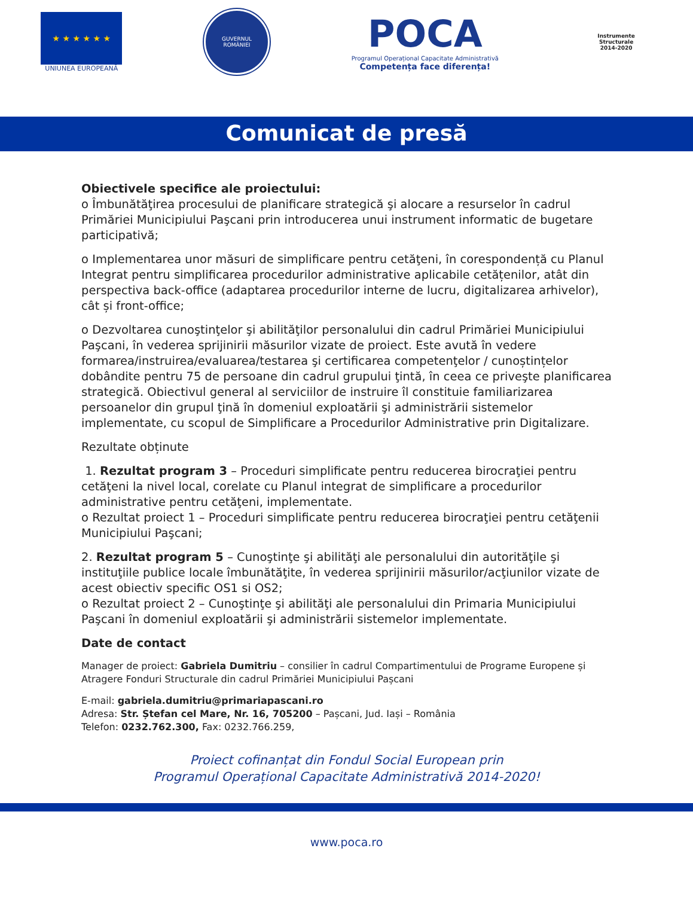★ ★ ★ ★ ★ ★
UNIUNEA EUROPEANĂ
GUVERNUL
ROMÂNIEI
POCA
Programul Operațional Capacitate Administrativă
Competența face diferența!
Instrumente Structurale
2014-2020
Comunicat de presă
Obiectivele specifice ale proiectului:
o Îmbunătăţirea procesului de planificare strategică şi alocare a resurselor în cadrul Primăriei Municipiului Paşcani prin introducerea unui instrument informatic de bugetare participativă;
o Implementarea unor măsuri de simplificare pentru cetăţeni, în corespondență cu Planul Integrat pentru simplificarea procedurilor administrative aplicabile cetățenilor, atât din perspectiva back-office (adaptarea procedurilor interne de lucru, digitalizarea arhivelor), cât și front-office;
o Dezvoltarea cunoştinţelor şi abilităţilor personalului din cadrul Primăriei Municipiului Paşcani, în vederea sprijinirii măsurilor vizate de proiect. Este avută în vedere formarea/instruirea/evaluarea/testarea şi certificarea competenţelor / cunoștințelor dobândite pentru 75 de persoane din cadrul grupului ţintă, în ceea ce priveşte planificarea strategică. Obiectivul general al serviciilor de instruire îl constituie familiarizarea persoanelor din grupul ţină în domeniul exploatării şi administrării sistemelor implementate, cu scopul de Simplificare a Procedurilor Administrative prin Digitalizare.
Rezultate obținute
1. Rezultat program 3 – Proceduri simplificate pentru reducerea birocraţiei pentru cetăţeni la nivel local, corelate cu Planul integrat de simplificare a procedurilor administrative pentru cetăţeni, implementate.
o Rezultat proiect 1 – Proceduri simplificate pentru reducerea birocraţiei pentru cetăţenii Municipiului Paşcani;
2. Rezultat program 5 – Cunoştinţe şi abilităţi ale personalului din autorităţile şi instituţiile publice locale îmbunătăţite, în vederea sprijinirii măsurilor/acţiunilor vizate de acest obiectiv specific OS1 si OS2;
o Rezultat proiect 2 – Cunoştinţe şi abilităţi ale personalului din Primaria Municipiului Paşcani în domeniul exploatării şi administrării sistemelor implementate.
Date de contact
Manager de proiect: Gabriela Dumitriu – consilier în cadrul Compartimentului de Programe Europene și Atragere Fonduri Structurale din cadrul Primăriei Municipiului Pașcani
E-mail: gabriela.dumitriu@primariapascani.ro
Adresa: Str. Ștefan cel Mare, Nr. 16, 705200 – Pașcani, Jud. Iași – România
Telefon: 0232.762.300, Fax: 0232.766.259,
Proiect cofinanțat din Fondul Social European prin
Programul Operațional Capacitate Administrativă 2014-2020!
www.poca.ro